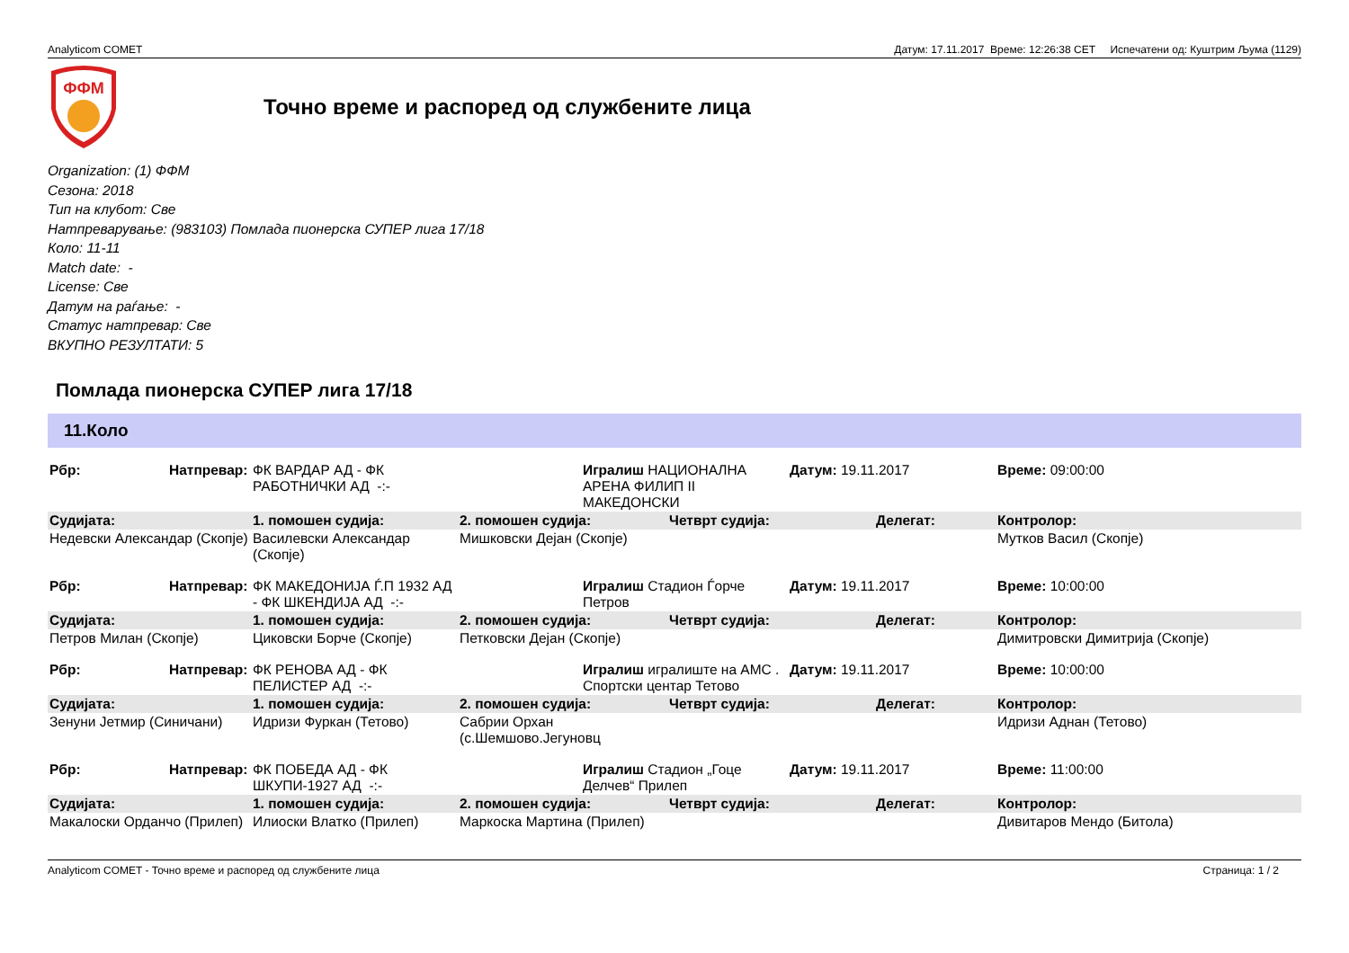Analyticom COMET Датум: 17.11.2017 Време: 12:26:38 CET Испечатени од: Куштрим Љума (1129)
ФФМ
Точно време и распоред од службените лица
Organization: (1) ФФМ
Сезона: 2018
Тип на клубот: Све
Натпреварување: (983103) Помлада пионерска СУПЕР лига 17/18
Коло: 11-11
Match date: -
License: Све
Датум на раѓање: -
Статус натпревар: Све
ВКУПНО РЕЗУЛТАТИ: 5
Помлада пионерска СУПЕР лига 17/18
11.Коло
| Рбр: | Натпревар: | ФК ВАРДАР АД - ФК РАБОТНИЧКИ АД -:- | | Игралиш НАЦИОНАЛНА АРЕНА ФИЛИП II МАКЕДОНСКИ | | Датум: 19.11.2017 | | Време: 09:00:00 |
| Судијата: | | 1. помошен судија: | 2. помошен судија: | | Четврт судија: | | Делегат: | Контролор: |
| Недевски Александар (Скопје) | | Василевски Александар (Скопје) | Мишковски Дејан (Скопје) | | | | | Мутков Васил (Скопје) |
| Рбр: | Натпревар: | ФК МАКЕДОНИЈА Ѓ.П 1932 АД - ФК ШКЕНДИЈА АД -:- | | Игралиш Стадион Ѓорче Петров | | Датум: 19.11.2017 | | Време: 10:00:00 |
| Судијата: | | 1. помошен судија: | 2. помошен судија: | | Четврт судија: | | Делегат: | Контролор: |
| Петров Милан (Скопје) | | Циковски Борче (Скопје) | Петковски Дејан (Скопје) | | | | | Димитровски Димитрија (Скопје) |
| Рбр: | Натпревар: | ФК РЕНОВА АД - ФК ПЕЛИСТЕР АД -:- | | Игралиш игралиште на АМС . Спортски центар Тетово | | Датум: 19.11.2017 | | Време: 10:00:00 |
| Судијата: | | 1. помошен судија: | 2. помошен судија: | | Четврт судија: | | Делегат: | Контролор: |
| Зенуни Јетмир (Синичани) | | Идризи Фуркан (Тетово) | Сабрии Орхан (с.Шемшово.Јегуновц | | | | | Идризи Аднан (Тетово) |
| Рбр: | Натпревар: | ФК ПОБЕДА АД - ФК ШКУПИ-1927 АД -:- | | Игралиш Стадион „Гоце Делчев“ Прилеп | | Датум: 19.11.2017 | | Време: 11:00:00 |
| Судијата: | | 1. помошен судија: | 2. помошен судија: | | Четврт судија: | | Делегат: | Контролор: |
| Макалоски Орданчо (Прилеп) | | Илиоски Влатко (Прилеп) | Маркоска Мартина (Прилеп) | | | | | Дивитаров Мендо (Битола) |
Analyticom COMET - Точно време и распоред од службените лица Страница: 1 / 2